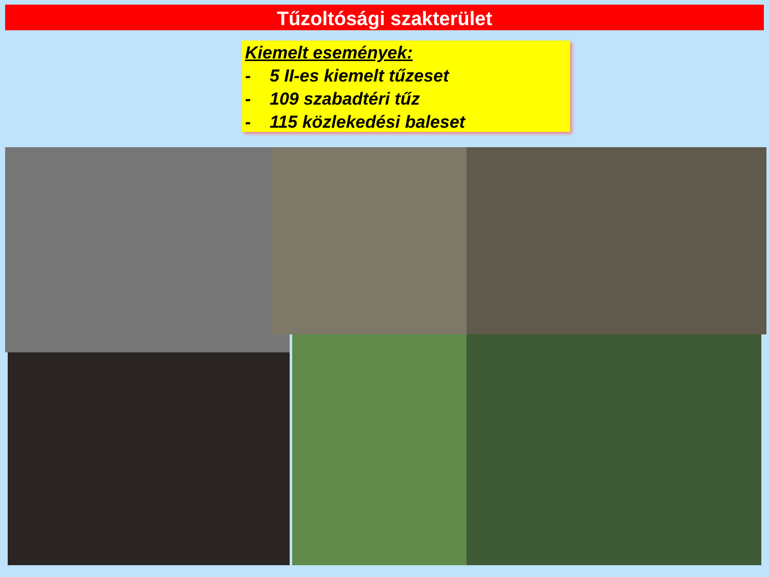Tűzoltósági szakterület
Kiemelt események:
- 5 II-es kiemelt tűzeset
- 109 szabadtéri tűz
- 115 közlekedési baleset